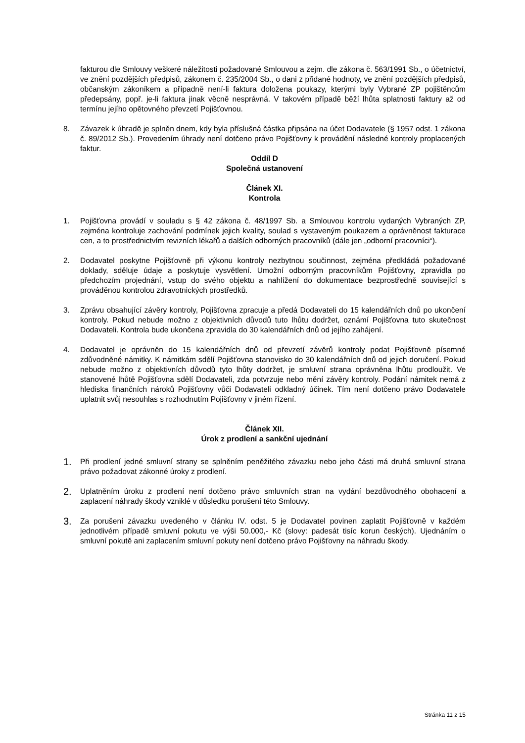fakturou dle Smlouvy veškeré náležitosti požadované Smlouvou a zejm. dle zákona č. 563/1991 Sb., o účetnictví, ve znění pozdějších předpisů, zákonem č. 235/2004 Sb., o dani z přidané hodnoty, ve znění pozdějších předpisů, občanským zákoníkem a případně není-li faktura doložena poukazy, kterými byly Vybrané ZP pojištěncům předepsány, popř. je-li faktura jinak věcně nesprávná. V takovém případě běží lhůta splatnosti faktury až od termínu jejího opětovného převzetí Pojišťovnou.
8. Závazek k úhradě je splněn dnem, kdy byla příslušná částka připsána na účet Dodavatele (§ 1957 odst. 1 zákona č. 89/2012 Sb.). Provedením úhrady není dotčeno právo Pojišťovny k provádění následné kontroly proplacených faktur.
Oddíl D
Společná ustanovení
Článek XI.
Kontrola
1. Pojišťovna provádí v souladu s § 42 zákona č. 48/1997 Sb. a Smlouvou kontrolu vydaných Vybraných ZP, zejména kontroluje zachování podmínek jejich kvality, soulad s vystaveným poukazem a oprávněnost fakturace cen, a to prostřednictvím revizních lékařů a dalších odborných pracovníků (dále jen „odborní pracovníci“).
2. Dodavatel poskytne Pojišťovně při výkonu kontroly nezbytnou součinnost, zejména předkládá požadované doklady, sděluje údaje a poskytuje vysvětlení. Umožní odborným pracovníkům Pojišťovny, zpravidla po předchozím projednání, vstup do svého objektu a nahlížení do dokumentace bezprostředně související s prováděnou kontrolou zdravotnických prostředků.
3. Zprávu obsahující závěry kontroly, Pojišťovna zpracuje a předá Dodavateli do 15 kalendářních dnů po ukončení kontroly. Pokud nebude možno z objektivních důvodů tuto lhůtu dodržet, oznámí Pojišťovna tuto skutečnost Dodavateli. Kontrola bude ukončena zpravidla do 30 kalendářních dnů od jejího zahájení.
4. Dodavatel je oprávněn do 15 kalendářních dnů od převzetí závěrů kontroly podat Pojišťovně písemné zdůvodněné námitky. K námitkám sdělí Pojišťovna stanovisko do 30 kalendářních dnů od jejich doručení. Pokud nebude možno z objektivních důvodů tyto lhůty dodržet, je smluvní strana oprávněna lhůtu prodloužit. Ve stanovené lhůtě Pojišťovna sdělí Dodavateli, zda potvrzuje nebo mění závěry kontroly. Podání námitek nemá z hlediska finančních nároků Pojišťovny vůči Dodavateli odkladný účinek. Tím není dotčeno právo Dodavatele uplatnit svůj nesouhlas s rozhodnutím Pojišťovny v jiném řízení.
Článek XII.
Úrok z prodlení a sankční ujednání
1.
Při prodlení jedné smluvní strany se splněním peněžitého závazku nebo jeho části má druhá smluvní strana právo požadovat zákonné úroky z prodlení.
2.
Uplatněním úroku z prodlení není dotčeno právo smluvních stran na vydání bezdůvodného obohacení a zaplacení náhrady škody vzniklé v důsledku porušení této Smlouvy.
3.
Za porušení závazku uvedeného v článku IV. odst. 5 je Dodavatel povinen zaplatit Pojišťovně v každém jednotlivém případě smluvní pokutu ve výši 50.000,- Kč (slovy: padesát tisíc korun českých). Ujednáním o smluvní pokutě ani zaplacením smluvní pokuty není dotčeno právo Pojišťovny na náhradu škody.
Stránka 11 z 15